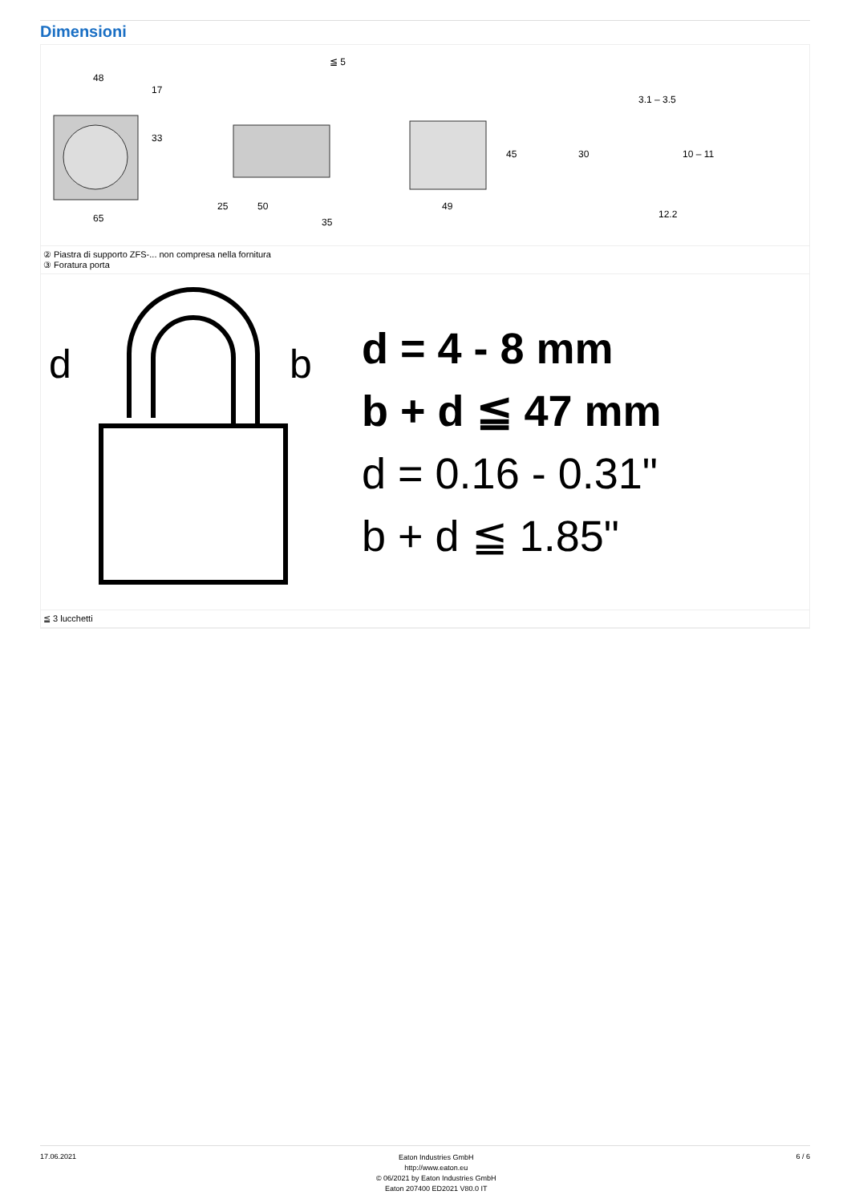Dimensioni
48
65
17
33
25
50
35
≦ 5
49
45
3.1 – 3.5
12.2
30
10 – 11
② Piastra di supporto ZFS-... non compresa nella fornitura
③ Foratura porta
d
b
d = 4 - 8 mm
b + d ≦ 47 mm
d = 0.16 - 0.31"
b + d ≦ 1.85"
≦ 3 lucchetti
17.06.2021
Eaton Industries GmbH
http://www.eaton.eu
© 06/2021 by Eaton Industries GmbH
Eaton 207400 ED2021 V80.0 IT
6 / 6